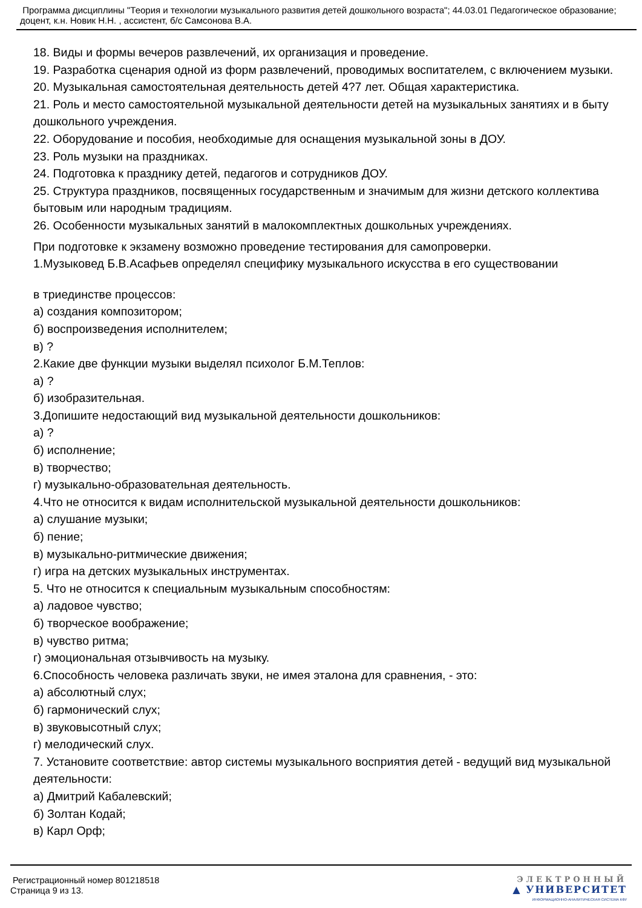Программа дисциплины "Теория и технологии музыкального развития детей дошкольного возраста"; 44.03.01 Педагогическое образование; доцент, к.н. Новик Н.Н. , ассистент, б/с Самсонова В.А.
18. Виды и формы вечеров развлечений, их организация и проведение.
19. Разработка сценария одной из форм развлечений, проводимых воспитателем, с включением музыки.
20. Музыкальная самостоятельная деятельность детей 4?7 лет. Общая характеристика.
21. Роль и место самостоятельной музыкальной деятельности детей на музыкальных занятиях и в быту дошкольного учреждения.
22. Оборудование и пособия, необходимые для оснащения музыкальной зоны в ДОУ.
23. Роль музыки на праздниках.
24. Подготовка к празднику детей, педагогов и сотрудников ДОУ.
25. Структура праздников, посвященных государственным и значимым для жизни детского коллектива бытовым или народным традициям.
26. Особенности музыкальных занятий в малокомплектных дошкольных учреждениях.
При подготовке к экзамену возможно проведение тестирования для самопроверки.
1.Музыковед Б.В.Асафьев определял специфику музыкального искусства в его существовании
в триединстве процессов:
а) создания композитором;
б) воспроизведения исполнителем;
в) ?
2.Какие две функции музыки выделял психолог Б.М.Теплов:
а) ?
б) изобразительная.
3.Допишите недостающий вид музыкальной деятельности дошкольников:
а) ?
б) исполнение;
в) творчество;
г) музыкально-образовательная деятельность.
4.Что не относится к видам исполнительской музыкальной деятельности дошкольников:
а) слушание музыки;
б) пение;
в) музыкально-ритмические движения;
г) игра на детских музыкальных инструментах.
5. Что не относится к специальным музыкальным способностям:
а) ладовое чувство;
б) творческое воображение;
в) чувство ритма;
г) эмоциональная отзывчивость на музыку.
6.Способность человека различать звуки, не имея эталона для сравнения, - это:
а) абсолютный слух;
б) гармонический слух;
в) звуковысотный слух;
г) мелодический слух.
7. Установите соответствие: автор системы музыкального восприятия детей - ведущий вид музыкальной деятельности:
а) Дмитрий Кабалевский;
б) Золтан Кодай;
в) Карл Орф;
Регистрационный номер 801218518
Страница 9 из 13.
ЭЛЕКТРОННЫЙ
▲ УНИВЕРСИТЕТ
ИНФОРМАЦИОННО-АНАЛИТИЧЕСКАЯ СИСТЕМА КФУ